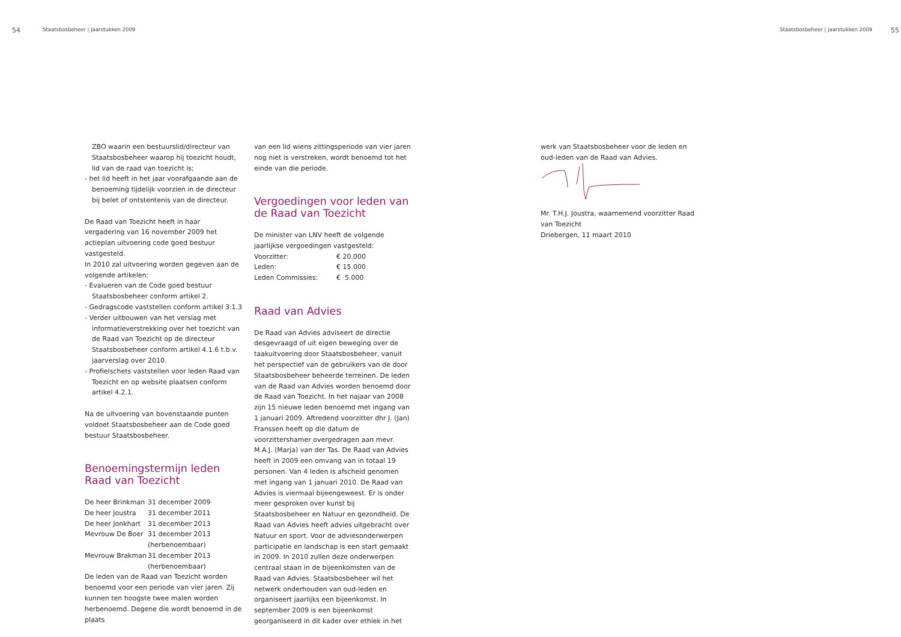54
Staatsbosbeheer | Jaarstukken 2009
Staatsbosbeheer | Jaarstukken 2009
55
ZBO waarin een bestuurslid/directeur van Staatsbosbeheer waarop hij toezicht houdt, lid van de raad van toezicht is;
- het lid heeft in het jaar voorafgaande aan de benoeming tijdelijk voorzien in de directeur bij belet of ontstentenis van de directeur.
De Raad van Toezicht heeft in haar vergadering van 16 november 2009 het actieplan uitvoering code goed bestuur vastgesteld.
In 2010 zal uitvoering worden gegeven aan de volgende artikelen:
- Evalueren van de Code goed bestuur Staatsbosbeheer conform artikel 2.
- Gedragscode vaststellen conform artikel 3.1.3
- Verder uitbouwen van het verslag met informatieverstrekking over het toezicht van de Raad van Toezicht op de directeur Staatsbosbeheer conform artikel 4.1.6 t.b.v. jaarverslag over 2010.
- Profielschets vaststellen voor leden Raad van Toezicht en op website plaatsen conform artikel 4.2.1.
Na de uitvoering van bovenstaande punten voldoet Staatsbosbeheer aan de Code goed bestuur Staatsbosbeheer.
Benoemingstermijn leden Raad van Toezicht
| De heer Brinkman | 31 december 2009 |
| De heer Joustra | 31 december 2011 |
| De heer Jonkhart | 31 december 2013 |
| Mevrouw De Boer | 31 december 2013 (herbenoembaar) |
| Mevrouw Brakman | 31 december 2013 (herbenoembaar) |
De leden van de Raad van Toezicht worden benoemd voor een periode van vier jaren. Zij kunnen ten hoogste twee malen worden herbenoemd. Degene die wordt benoemd in de plaats
van een lid wiens zittingsperiode van vier jaren nog niet is verstreken, wordt benoemd tot het einde van die periode.
Vergoedingen voor leden van de Raad van Toezicht
De minister van LNV heeft de volgende jaarlijkse vergoedingen vastgesteld:
| Voorzitter: | € 20.000 |
| Leden: | € 15.000 |
| Leden Commissies: | € 5.000 |
Raad van Advies
De Raad van Advies adviseert de directie desgevraagd of uit eigen beweging over de taakuitvoering door Staatsbosbeheer, vanuit het perspectief van de gebruikers van de door Staatsbosbeheer beheerde terreinen. De leden van de Raad van Advies worden benoemd door de Raad van Toezicht. In het najaar van 2008 zijn 15 nieuwe leden benoemd met ingang van 1 januari 2009. Aftredend voorzitter dhr J. (Jan) Franssen heeft op die datum de voorzittershamer overgedragen aan mevr. M.A.J. (Marja) van der Tas. De Raad van Advies heeft in 2009 een omvang van in totaal 19 personen. Van 4 leden is afscheid genomen met ingang van 1 januari 2010. De Raad van Advies is viermaal bijeengeweest. Er is onder meer gesproken over kunst bij Staatsbosbeheer en Natuur en gezondheid. De Raad van Advies heeft advies uitgebracht over Natuur en sport. Voor de adviesonderwerpen participatie en landschap is een start gemaakt in 2009. In 2010 zullen deze onderwerpen centraal staan in de bijeenkomsten van de Raad van Advies. Staatsbosbeheer wil het netwerk onderhouden van oud-leden en organiseert jaarlijks een bijeenkomst. In september 2009 is een bijeenkomst georganiseerd in dit kader over ethiek in het
werk van Staatsbosbeheer voor de leden en oud-leden van de Raad van Advies.
Mr. T.H.J. Joustra, waarnemend voorzitter Raad van Toezicht
Driebergen, 11 maart 2010